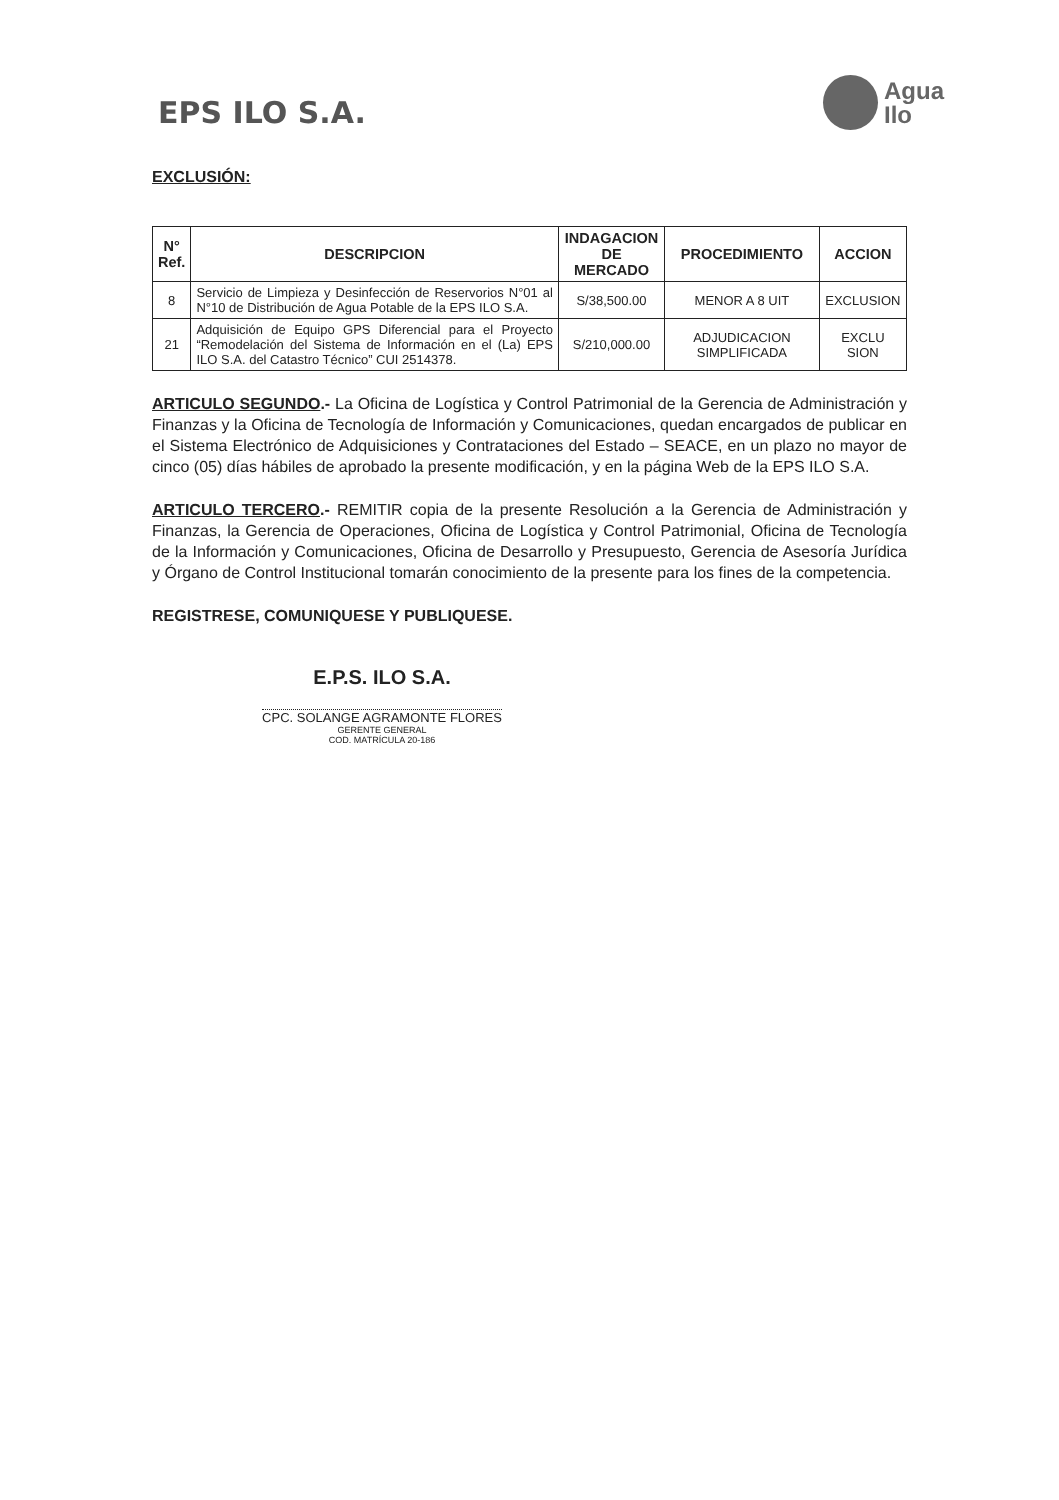EPS ILO S.A.
Agua
Ilo
EXCLUSIÓN:
| N° Ref. | DESCRIPCION | INDAGACION DE MERCADO | PROCEDIMIENTO | ACCION |
| --- | --- | --- | --- | --- |
| 8 | Servicio de Limpieza y Desinfección de Reservorios N°01 al N°10 de Distribución de Agua Potable de la EPS ILO S.A. | S/38,500.00 | MENOR A 8 UIT | EXCLUSION |
| 21 | Adquisición de Equipo GPS Diferencial para el Proyecto “Remodelación del Sistema de Información en el (La) EPS ILO S.A. del Catastro Técnico” CUI 2514378. | S/210,000.00 | ADJUDICACION SIMPLIFICADA | EXCLU SION |
ARTICULO SEGUNDO.- La Oficina de Logística y Control Patrimonial de la Gerencia de Administración y Finanzas y la Oficina de Tecnología de Información y Comunicaciones, quedan encargados de publicar en el Sistema Electrónico de Adquisiciones y Contrataciones del Estado – SEACE, en un plazo no mayor de cinco (05) días hábiles de aprobado la presente modificación, y en la página Web de la EPS ILO S.A.
ARTICULO TERCERO.- REMITIR copia de la presente Resolución a la Gerencia de Administración y Finanzas, la Gerencia de Operaciones, Oficina de Logística y Control Patrimonial, Oficina de Tecnología de la Información y Comunicaciones, Oficina de Desarrollo y Presupuesto, Gerencia de Asesoría Jurídica y Órgano de Control Institucional tomarán conocimiento de la presente para los fines de la competencia.
REGISTRESE, COMUNIQUESE Y PUBLIQUESE.
E.P.S. ILO S.A.
CPC. SOLANGE AGRAMONTE FLORES
GERENTE GENERAL
COD. MATRÍCULA 20-186